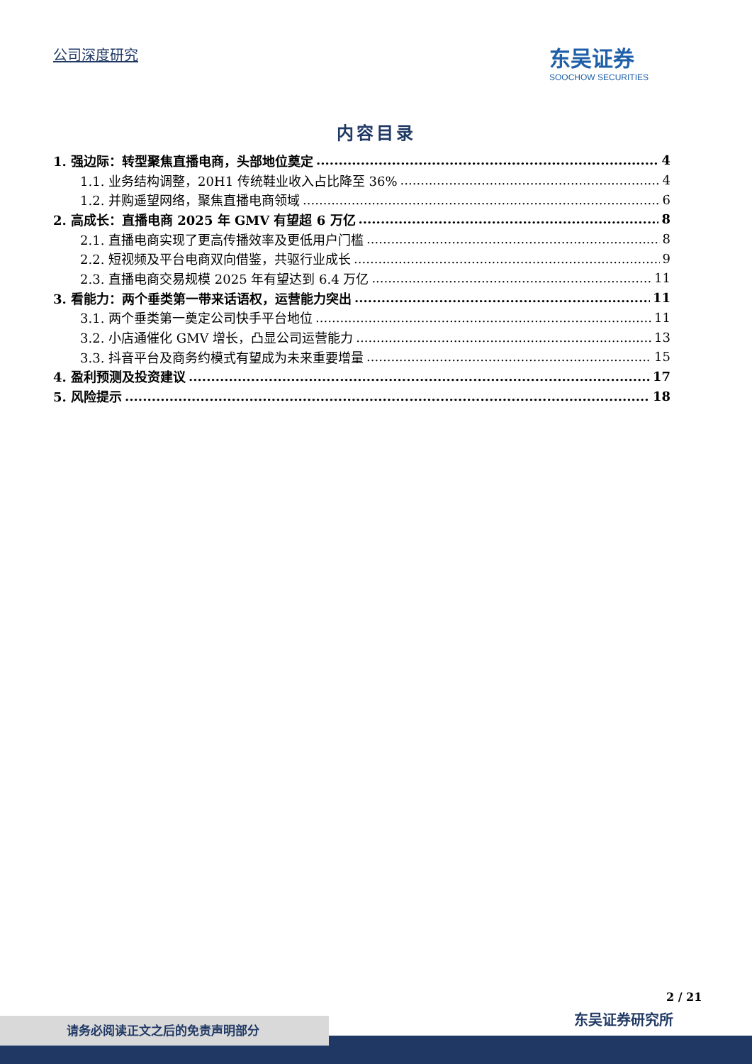公司深度研究
东吴证券
SOOCHOW SECURITIES
内容目录
1. 强边际：转型聚焦直播电商，头部地位奠定 4
1.1. 业务结构调整，20H1 传统鞋业收入占比降至 36% 4
1.2. 并购遥望网络，聚焦直播电商领域 6
2. 高成长：直播电商 2025 年 GMV 有望超 6 万亿 8
2.1. 直播电商实现了更高传播效率及更低用户门槛 8
2.2. 短视频及平台电商双向借鉴，共驱行业成长 9
2.3. 直播电商交易规模 2025 年有望达到 6.4 万亿 11
3. 看能力：两个垂类第一带来话语权，运营能力突出 11
3.1. 两个垂类第一奠定公司快手平台地位 11
3.2. 小店通催化 GMV 增长，凸显公司运营能力 13
3.3. 抖音平台及商务约模式有望成为未来重要增量 15
4. 盈利预测及投资建议 17
5. 风险提示 18
2 / 21
东吴证券研究所
请务必阅读正文之后的免责声明部分